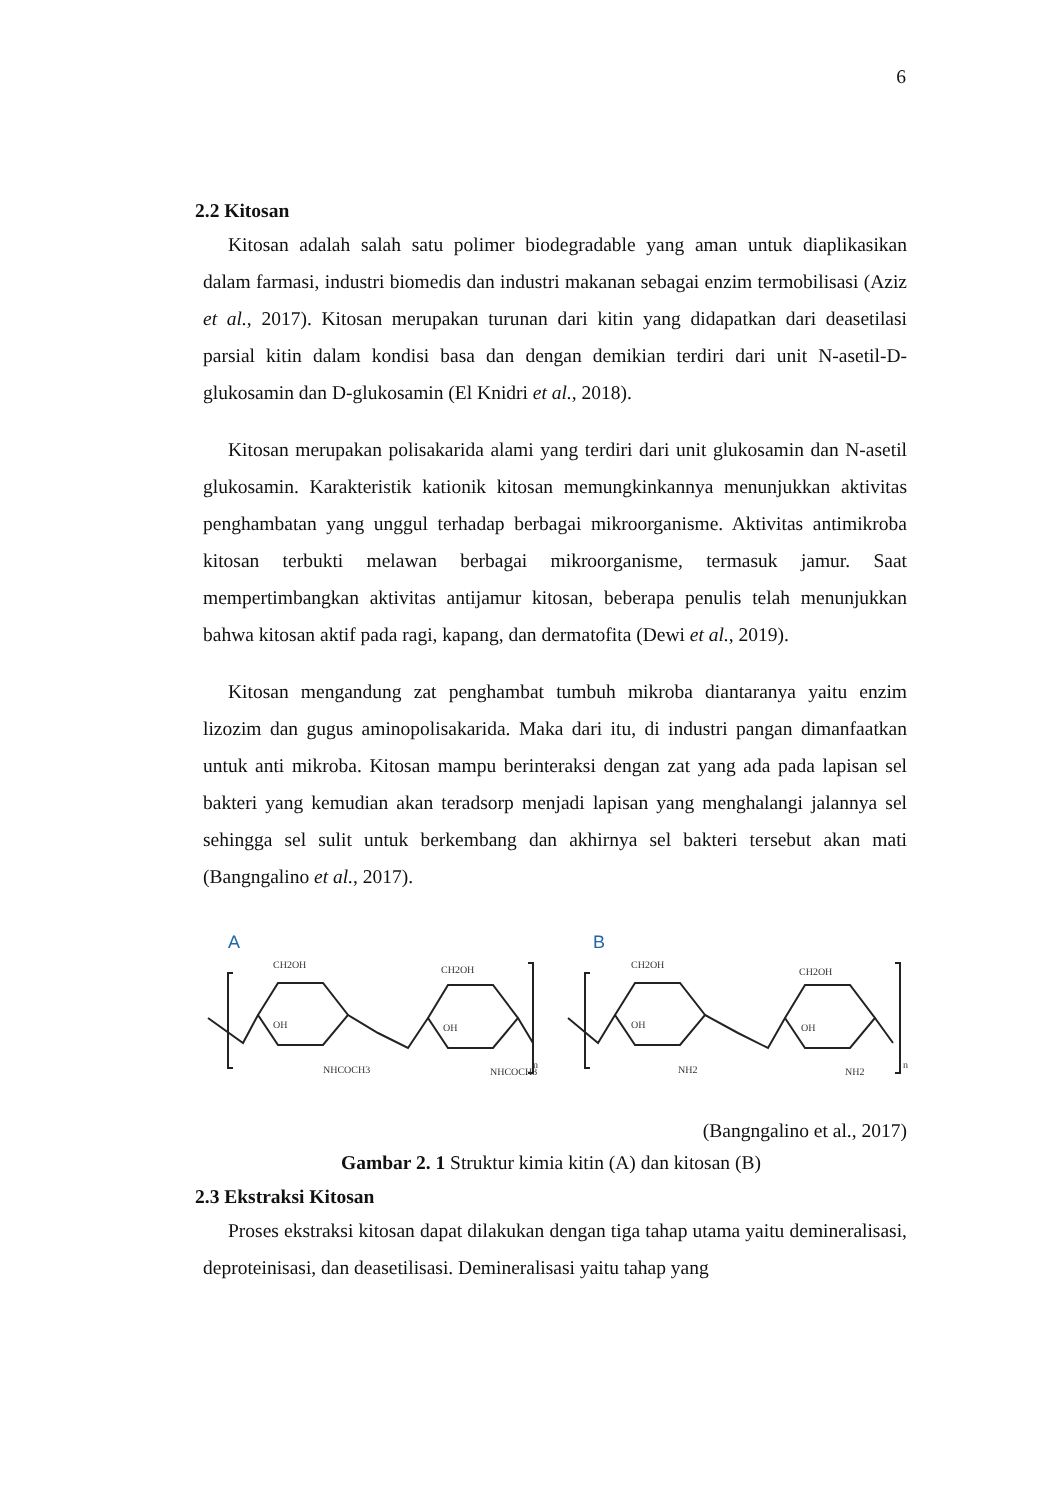6
2.2 Kitosan
Kitosan adalah salah satu polimer biodegradable yang aman untuk diaplikasikan dalam farmasi, industri biomedis dan industri makanan sebagai enzim termobilisasi (Aziz et al., 2017). Kitosan merupakan turunan dari kitin yang didapatkan dari deasetilasi parsial kitin dalam kondisi basa dan dengan demikian terdiri dari unit N-asetil-D-glukosamin dan D-glukosamin (El Knidri et al., 2018).
Kitosan merupakan polisakarida alami yang terdiri dari unit glukosamin dan N-asetil glukosamin. Karakteristik kationik kitosan memungkinkannya menunjukkan aktivitas penghambatan yang unggul terhadap berbagai mikroorganisme. Aktivitas antimikroba kitosan terbukti melawan berbagai mikroorganisme, termasuk jamur. Saat mempertimbangkan aktivitas antijamur kitosan, beberapa penulis telah menunjukkan bahwa kitosan aktif pada ragi, kapang, dan dermatofita (Dewi et al., 2019).
Kitosan mengandung zat penghambat tumbuh mikroba diantaranya yaitu enzim lizozim dan gugus aminopolisakarida. Maka dari itu, di industri pangan dimanfaatkan untuk anti mikroba. Kitosan mampu berinteraksi dengan zat yang ada pada lapisan sel bakteri yang kemudian akan teradsorp menjadi lapisan yang menghalangi jalannya sel sehingga sel sulit untuk berkembang dan akhirnya sel bakteri tersebut akan mati (Bangngalino et al., 2017).
A
B
CH2OH
CH2OH
CH2OH
CH2OH
OH
OH
OH
OH
NHCOCH3
NHCOCH3
NH2
NH2
n
n
(Bangngalino et al., 2017)
Gambar 2. 1 Struktur kimia kitin (A) dan kitosan (B)
2.3 Ekstraksi Kitosan
Proses ekstraksi kitosan dapat dilakukan dengan tiga tahap utama yaitu demineralisasi, deproteinisasi, dan deasetilisasi. Demineralisasi yaitu tahap yang